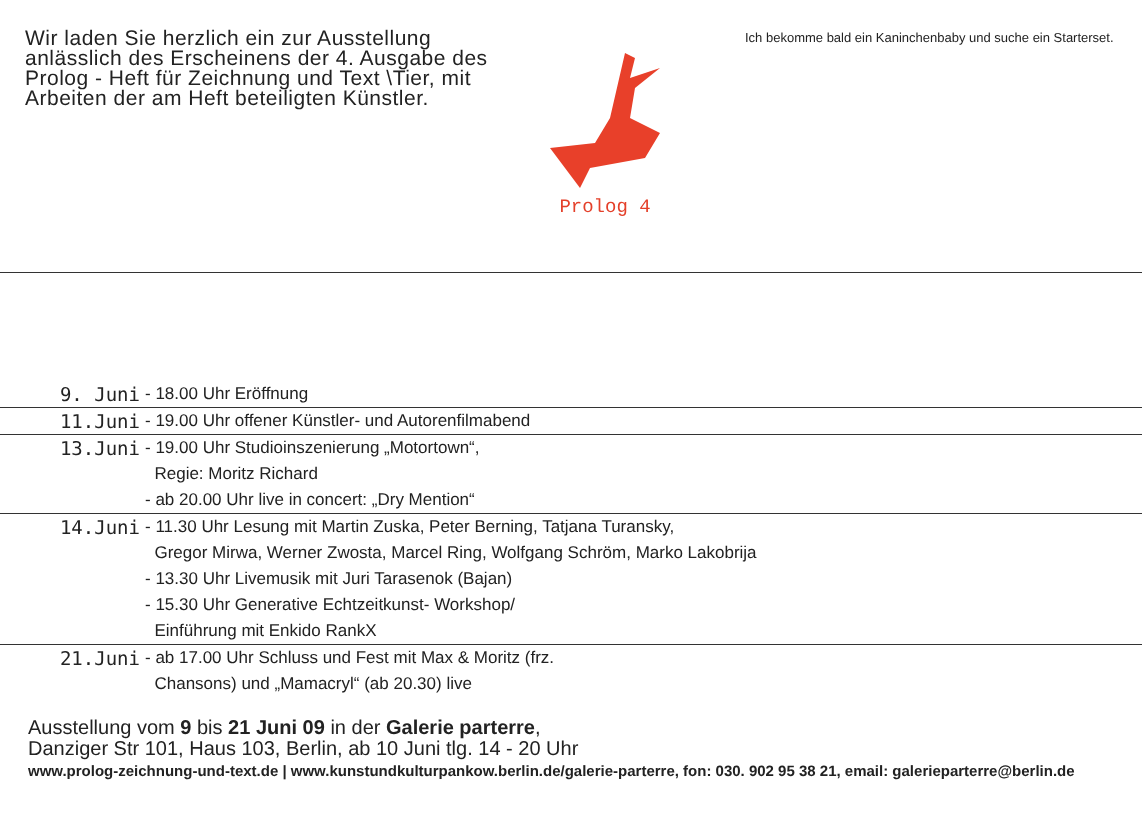Wir laden Sie herzlich ein zur Ausstellung anlässlich des Erscheinens der 4. Ausgabe des Prolog - Heft für Zeichnung und Text \Tier, mit Arbeiten der am Heft beteiligten Künstler.
Prolog 4
Ich bekomme bald ein Kaninchenbaby und suche ein Starterset.
| 9. Juni | - 18.00 Uhr Eröffnung |
| 11.Juni | - 19.00 Uhr offener Künstler- und Autorenfilmabend |
| 13.Juni | - 19.00 Uhr Studioinszenierung „Motortown“, Regie: Moritz Richard - ab 20.00 Uhr live in concert: „Dry Mention“ |
| 14.Juni | - 11.30 Uhr Lesung mit Martin Zuska, Peter Berning, Tatjana Turansky, Gregor Mirwa, Werner Zwosta, Marcel Ring, Wolfgang Schröm, Marko Lakobrija - 13.30 Uhr Livemusik mit Juri Tarasenok (Bajan) - 15.30 Uhr Generative Echtzeitkunst- Workshop/ Einführung mit Enkido RankX |
| 21.Juni | - ab 17.00 Uhr Schluss und Fest mit Max & Moritz (frz. Chansons) und „Mamacryl“ (ab 20.30) live |
Ausstellung vom 9 bis 21 Juni 09 in der Galerie parterre,
Danziger Str 101, Haus 103, Berlin, ab 10 Juni tlg. 14 - 20 Uhr
www.prolog-zeichnung-und-text.de | www.kunstundkulturpankow.berlin.de/galerie-parterre, fon: 030. 902 95 38 21, email: galerieparterre@berlin.de